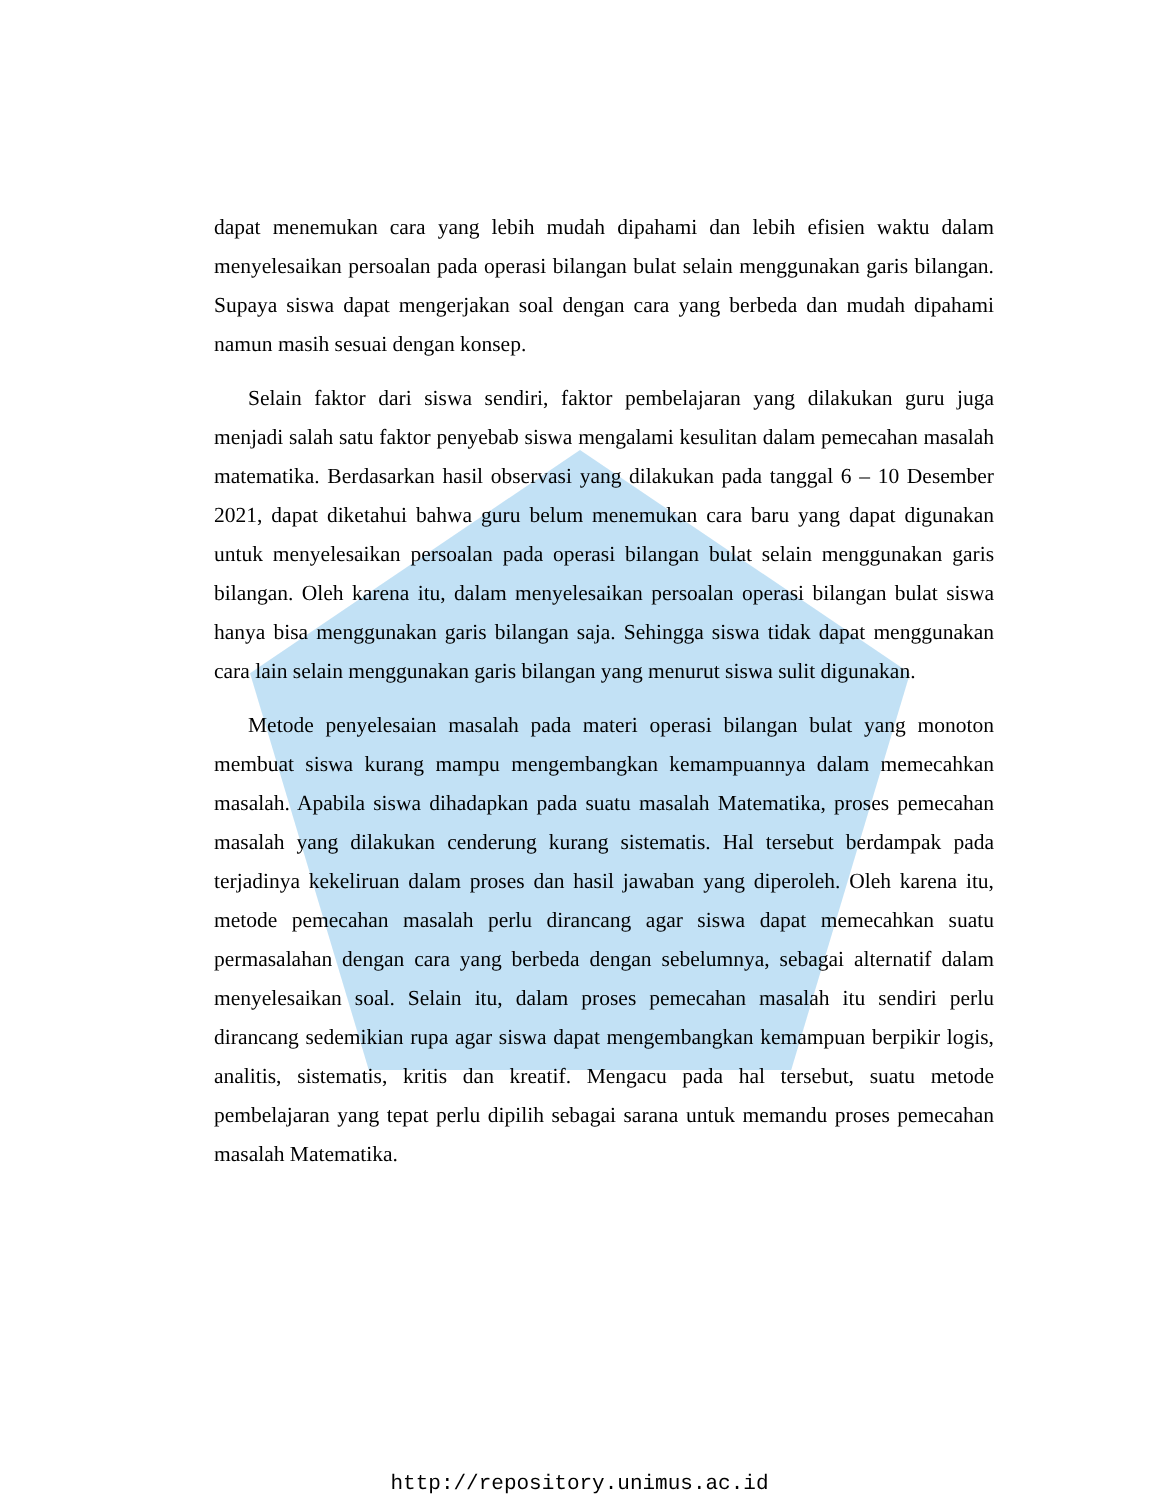dapat menemukan cara yang lebih mudah dipahami dan lebih efisien waktu dalam menyelesaikan persoalan pada operasi bilangan bulat selain menggunakan garis bilangan. Supaya siswa dapat mengerjakan soal dengan cara yang berbeda dan mudah dipahami namun masih sesuai dengan konsep.
Selain faktor dari siswa sendiri, faktor pembelajaran yang dilakukan guru juga menjadi salah satu faktor penyebab siswa mengalami kesulitan dalam pemecahan masalah matematika. Berdasarkan hasil observasi yang dilakukan pada tanggal 6 – 10 Desember 2021, dapat diketahui bahwa guru belum menemukan cara baru yang dapat digunakan untuk menyelesaikan persoalan pada operasi bilangan bulat selain menggunakan garis bilangan. Oleh karena itu, dalam menyelesaikan persoalan operasi bilangan bulat siswa hanya bisa menggunakan garis bilangan saja. Sehingga siswa tidak dapat menggunakan cara lain selain menggunakan garis bilangan yang menurut siswa sulit digunakan.
Metode penyelesaian masalah pada materi operasi bilangan bulat yang monoton membuat siswa kurang mampu mengembangkan kemampuannya dalam memecahkan masalah. Apabila siswa dihadapkan pada suatu masalah Matematika, proses pemecahan masalah yang dilakukan cenderung kurang sistematis. Hal tersebut berdampak pada terjadinya kekeliruan dalam proses dan hasil jawaban yang diperoleh. Oleh karena itu, metode pemecahan masalah perlu dirancang agar siswa dapat memecahkan suatu permasalahan dengan cara yang berbeda dengan sebelumnya, sebagai alternatif dalam menyelesaikan soal. Selain itu, dalam proses pemecahan masalah itu sendiri perlu dirancang sedemikian rupa agar siswa dapat mengembangkan kemampuan berpikir logis, analitis, sistematis, kritis dan kreatif. Mengacu pada hal tersebut, suatu metode pembelajaran yang tepat perlu dipilih sebagai sarana untuk memandu proses pemecahan masalah Matematika.
http://repository.unimus.ac.id